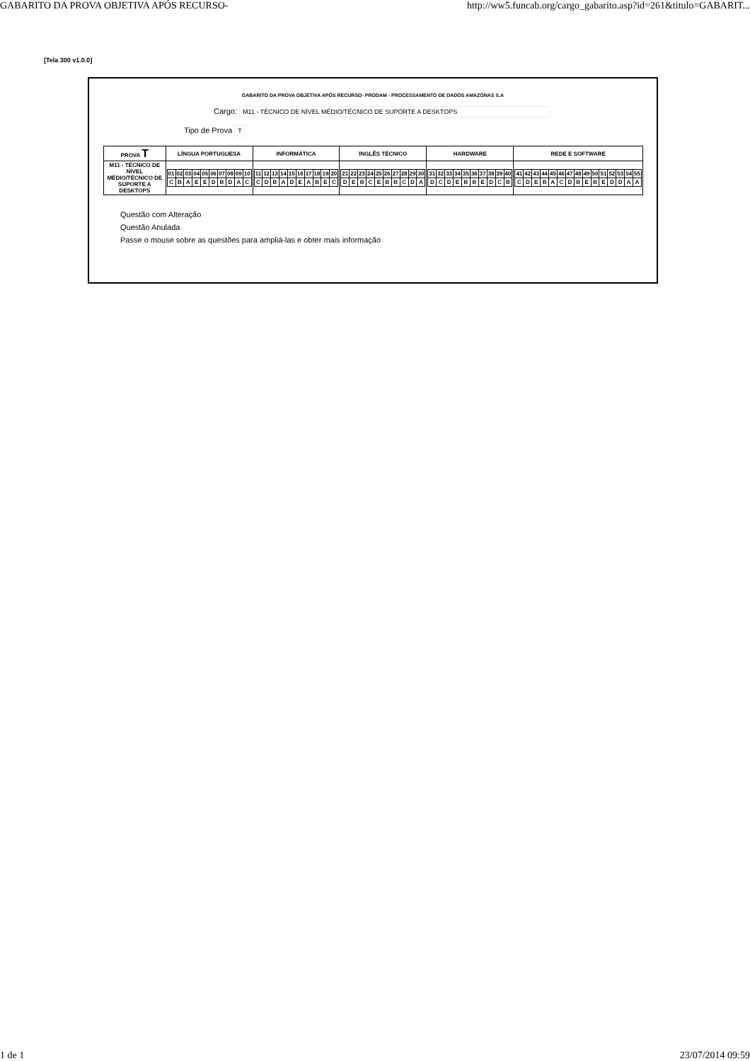GABARITO DA PROVA OBJETIVA APÓS RECURSO- http://ww5.funcab.org/cargo_gabarito.asp?id=261&titulo=GABARIT...
[Tela 300 v1.0.0]
GABARITO DA PROVA OBJETIVA APÓS RECURSO- PRODAM - PROCESSAMENTO DE DADOS AMAZONAS S.A
Cargo: M11 - TÉCNICO DE NÍVEL MÉDIO/TÉCNICO DE SUPORTE A DESKTOPS
Tipo de Prova T
| PROVA T | LÍNGUA PORTUGUESA | INFORMÁTICA | INGLÊS TÉCNICO | HARDWARE | REDE E SOFTWARE |
| --- | --- | --- | --- | --- | --- |
| M11 - TÉCNICO DE NÍVEL MÉDIO/TÉCNICO DE SUPORTE A DESKTOPS | / 01 / 02 / 03 / 04 / 05 / 06 / 07 / 08 / 09 / 10 / / C / B / A / E / E / D / B / D / A / C / | / 11 / 12 / 13 / 14 / 15 / 16 / 17 / 18 / 19 / 20 / / C / D / B / A / D / E / A / B / E / C / | / 21 / 22 / 23 / 24 / 25 / 26 / 27 / 28 / 29 / 30 / / D / E / B / C / E / B / B / C / D / A / | / 31 / 32 / 33 / 34 / 35 / 36 / 37 / 38 / 39 / 40 / / D / C / D / E / B / B / E / D / C / B / | / 41 / 42 / 43 / 44 / 45 / 46 / 47 / 48 / 49 / 50 / 51 / 52 / 53 / 54 / 55 / / C / D / E / B / A / C / D / B / E / B / E / D / D / A / A / |
Questão com Alteração
Questão Anulada
Passe o mouse sobre as questões para ampliá-las e obter mais informação
1 de 1 23/07/2014 09:59